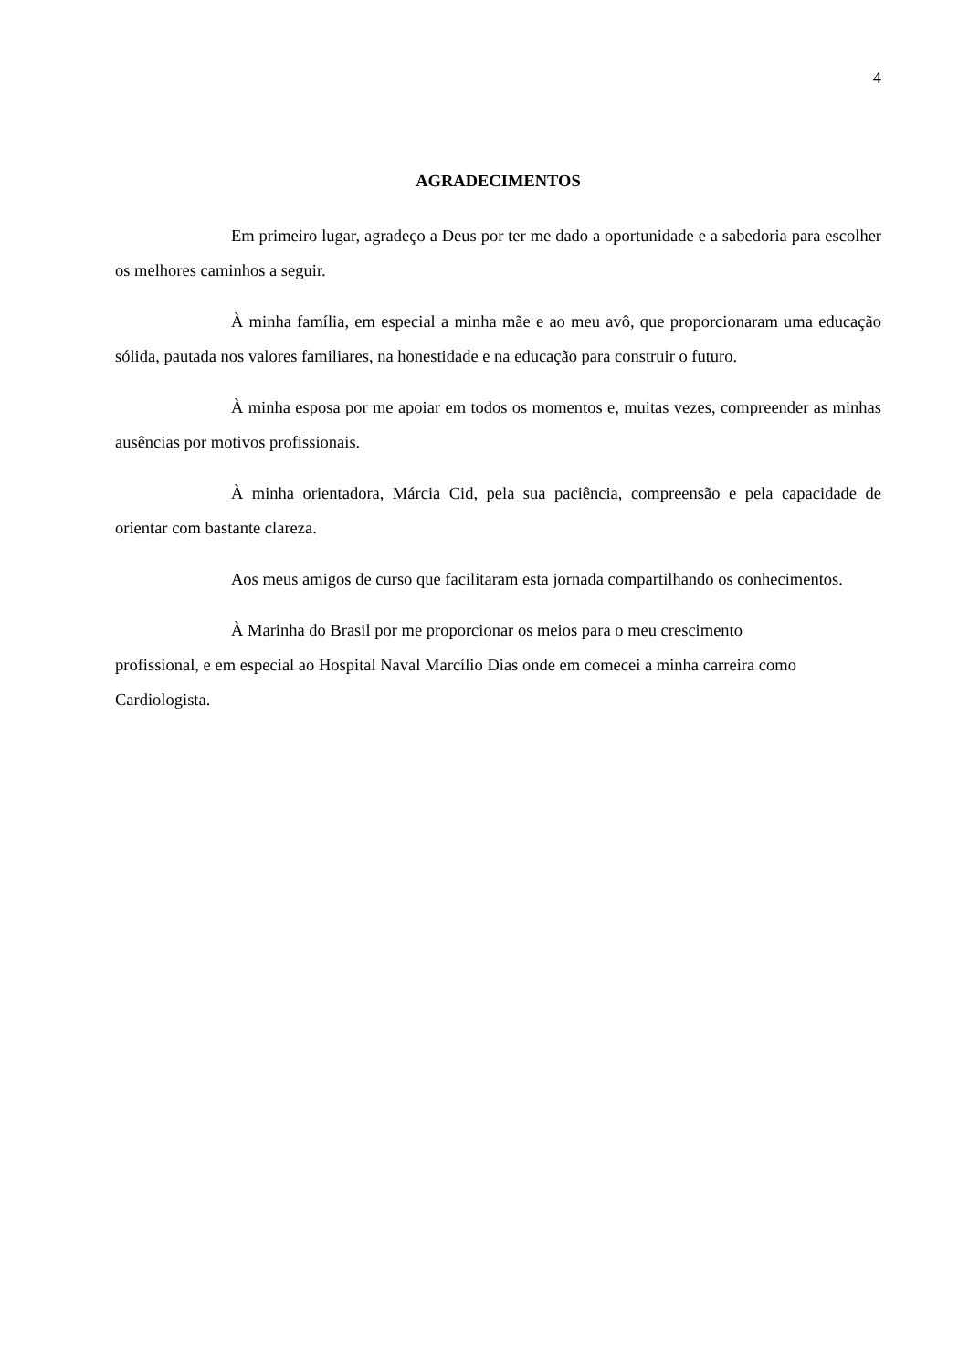4
AGRADECIMENTOS
Em primeiro lugar, agradeço a Deus por ter me dado a oportunidade e a sabedoria para escolher os melhores caminhos a seguir.
À minha família, em especial a minha mãe e ao meu avô, que proporcionaram uma educação sólida, pautada nos valores familiares, na honestidade e na educação para construir o futuro.
À minha esposa por me apoiar em todos os momentos e, muitas vezes, compreender as minhas ausências por motivos profissionais.
À minha orientadora, Márcia Cid, pela sua paciência, compreensão e pela capacidade de orientar com bastante clareza.
Aos meus amigos de curso que facilitaram esta jornada compartilhando os conhecimentos.
À Marinha do Brasil por me proporcionar os meios para o meu crescimento
profissional, e em especial ao Hospital Naval Marcílio Dias onde em comecei a minha carreira como Cardiologista.